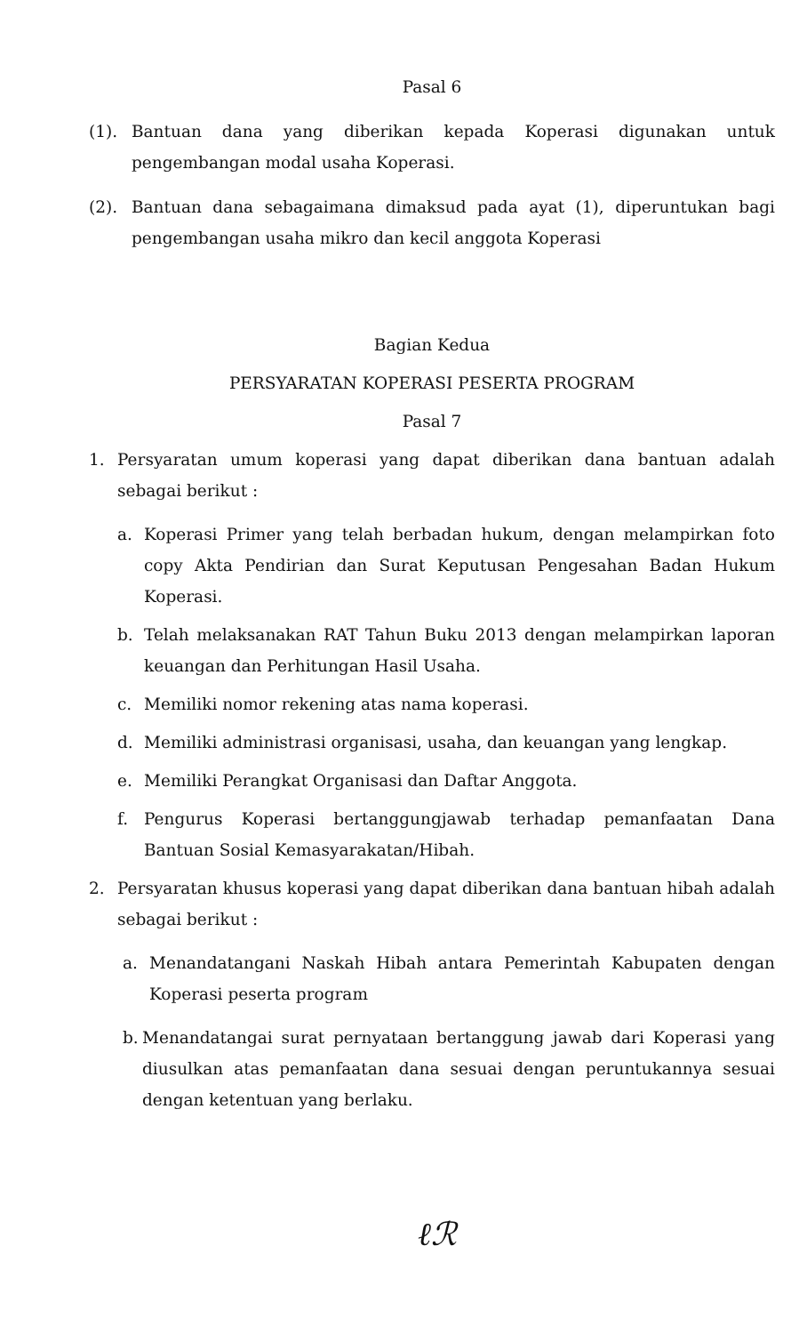Pasal 6
(1). Bantuan dana yang diberikan kepada Koperasi digunakan untuk pengembangan modal usaha Koperasi.
(2). Bantuan dana sebagaimana dimaksud pada ayat (1), diperuntukan bagi pengembangan usaha mikro dan kecil anggota Koperasi
Bagian Kedua
PERSYARATAN KOPERASI PESERTA PROGRAM
Pasal 7
1. Persyaratan umum koperasi yang dapat diberikan dana bantuan adalah sebagai berikut :
a. Koperasi Primer yang telah berbadan hukum, dengan melampirkan foto copy Akta Pendirian dan Surat Keputusan Pengesahan Badan Hukum Koperasi.
b. Telah melaksanakan RAT Tahun Buku 2013 dengan melampirkan laporan keuangan dan Perhitungan Hasil Usaha.
c. Memiliki nomor rekening atas nama koperasi.
d. Memiliki administrasi organisasi, usaha, dan keuangan yang lengkap.
e. Memiliki Perangkat Organisasi dan Daftar Anggota.
f. Pengurus Koperasi bertanggungjawab terhadap pemanfaatan Dana Bantuan Sosial Kemasyarakatan/Hibah.
2. Persyaratan khusus koperasi yang dapat diberikan dana bantuan hibah adalah sebagai berikut :
a. Menandatangani Naskah Hibah antara Pemerintah Kabupaten dengan Koperasi peserta program
b. Menandatangai surat pernyataan bertanggung jawab dari Koperasi yang diusulkan atas pemanfaatan dana sesuai dengan peruntukannya sesuai dengan ketentuan yang berlaku.
ℓℛ